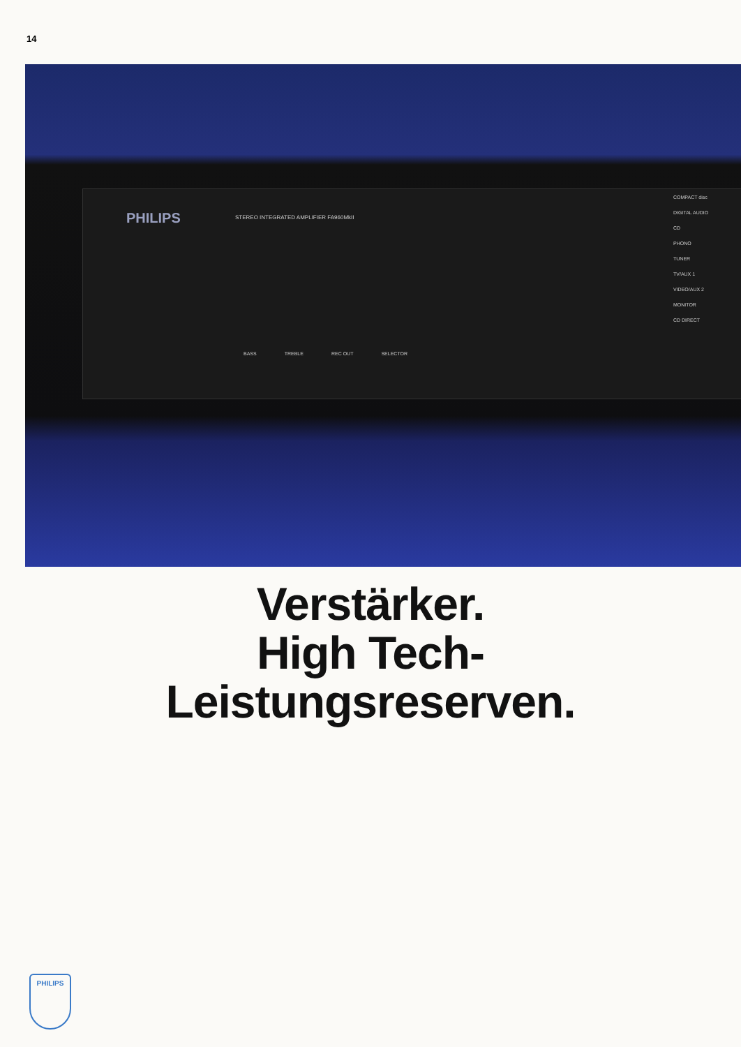14
PHILIPS
STEREO INTEGRATED AMPLIFIER FA960MkII
BASS TREBLE REC OUT SELECTOR
COMPACT disc DIGITAL AUDIO
CD
PHONO
TUNER
TV/AUX 1
VIDEO/AUX 2
MONITOR
CD DIRECT
Verstärker.
High Tech-
Leistungsreserven.
PHILIPS